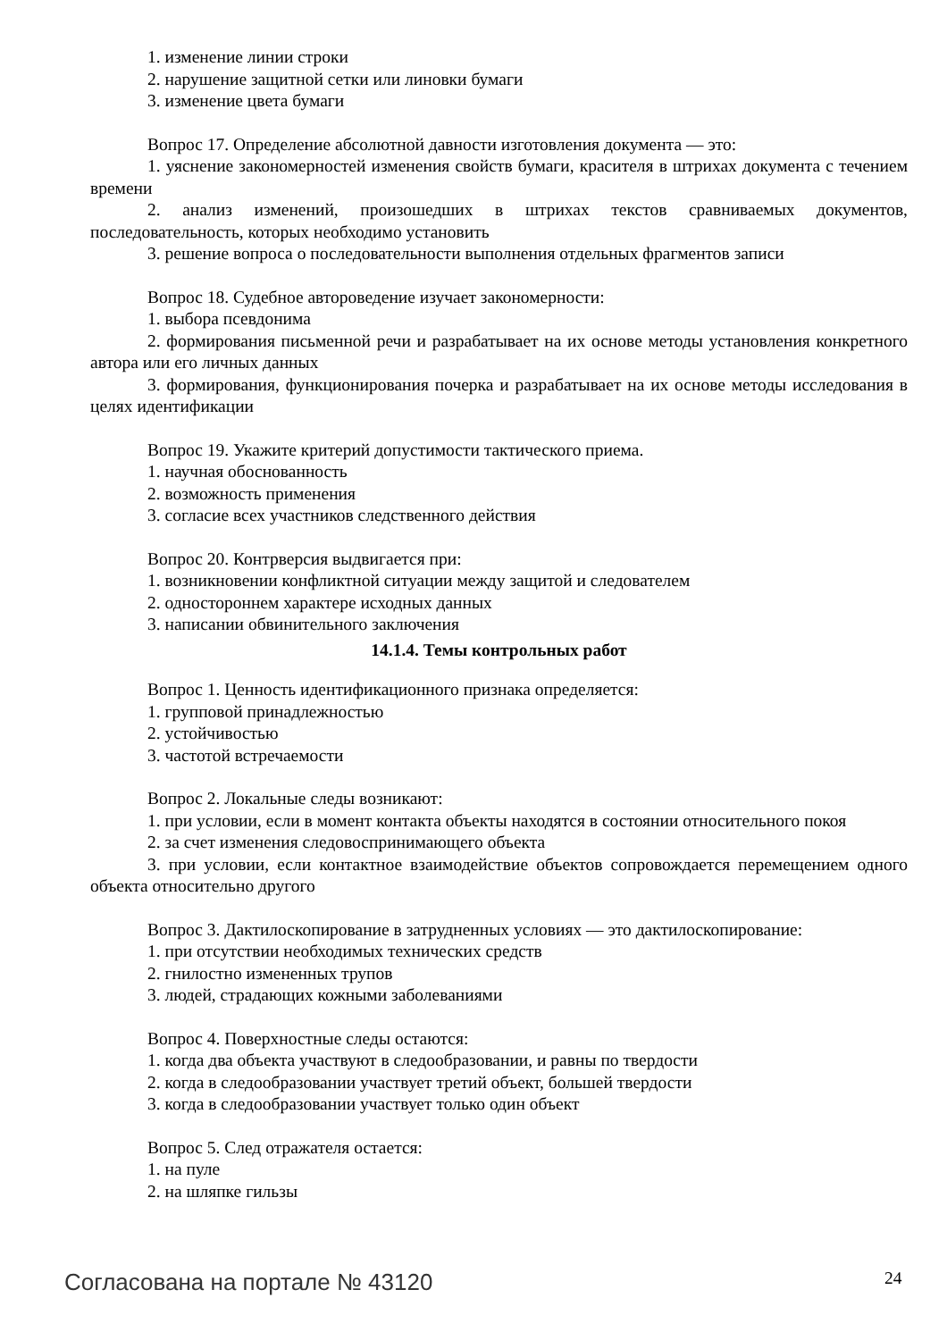1. изменение линии строки
2. нарушение защитной сетки или линовки бумаги
3. изменение цвета бумаги
Вопрос 17. Определение абсолютной давности изготовления документа — это:
1. уяснение закономерностей изменения свойств бумаги, красителя в штрихах документа с течением времени
2. анализ изменений, произошедших в штрихах текстов сравниваемых документов, последовательность, которых необходимо установить
3. решение вопроса о последовательности выполнения отдельных фрагментов записи
Вопрос 18. Судебное автороведение изучает закономерности:
1. выбора псевдонима
2. формирования письменной речи и разрабатывает на их основе методы установления конкретного автора или его личных данных
3. формирования, функционирования почерка и разрабатывает на их основе методы исследования в целях идентификации
Вопрос 19. Укажите критерий допустимости тактического приема.
1. научная обоснованность
2. возможность применения
3. согласие всех участников следственного действия
Вопрос 20. Контрверсия выдвигается при:
1. возникновении конфликтной ситуации между защитой и следователем
2. одностороннем характере исходных данных
3. написании обвинительного заключения
14.1.4. Темы контрольных работ
Вопрос 1. Ценность идентификационного признака определяется:
1. групповой принадлежностью
2. устойчивостью
3. частотой встречаемости
Вопрос 2. Локальные следы возникают:
1. при условии, если в момент контакта объекты находятся в состоянии относительного покоя
2. за счет изменения следовоспринимающего объекта
3. при условии, если контактное взаимодействие объектов сопровождается перемещением одного объекта относительно другого
Вопрос 3. Дактилоскопирование в затрудненных условиях — это дактилоскопирование:
1. при отсутствии необходимых технических средств
2. гнилостно измененных трупов
3. людей, страдающих кожными заболеваниями
Вопрос 4. Поверхностные следы остаются:
1. когда два объекта участвуют в следообразовании, и равны по твердости
2. когда в следообразовании участвует третий объект, большей твердости
3. когда в следообразовании участвует только один объект
Вопрос 5. След отражателя остается:
1. на пуле
2. на шляпке гильзы
Согласована на портале № 43120 24